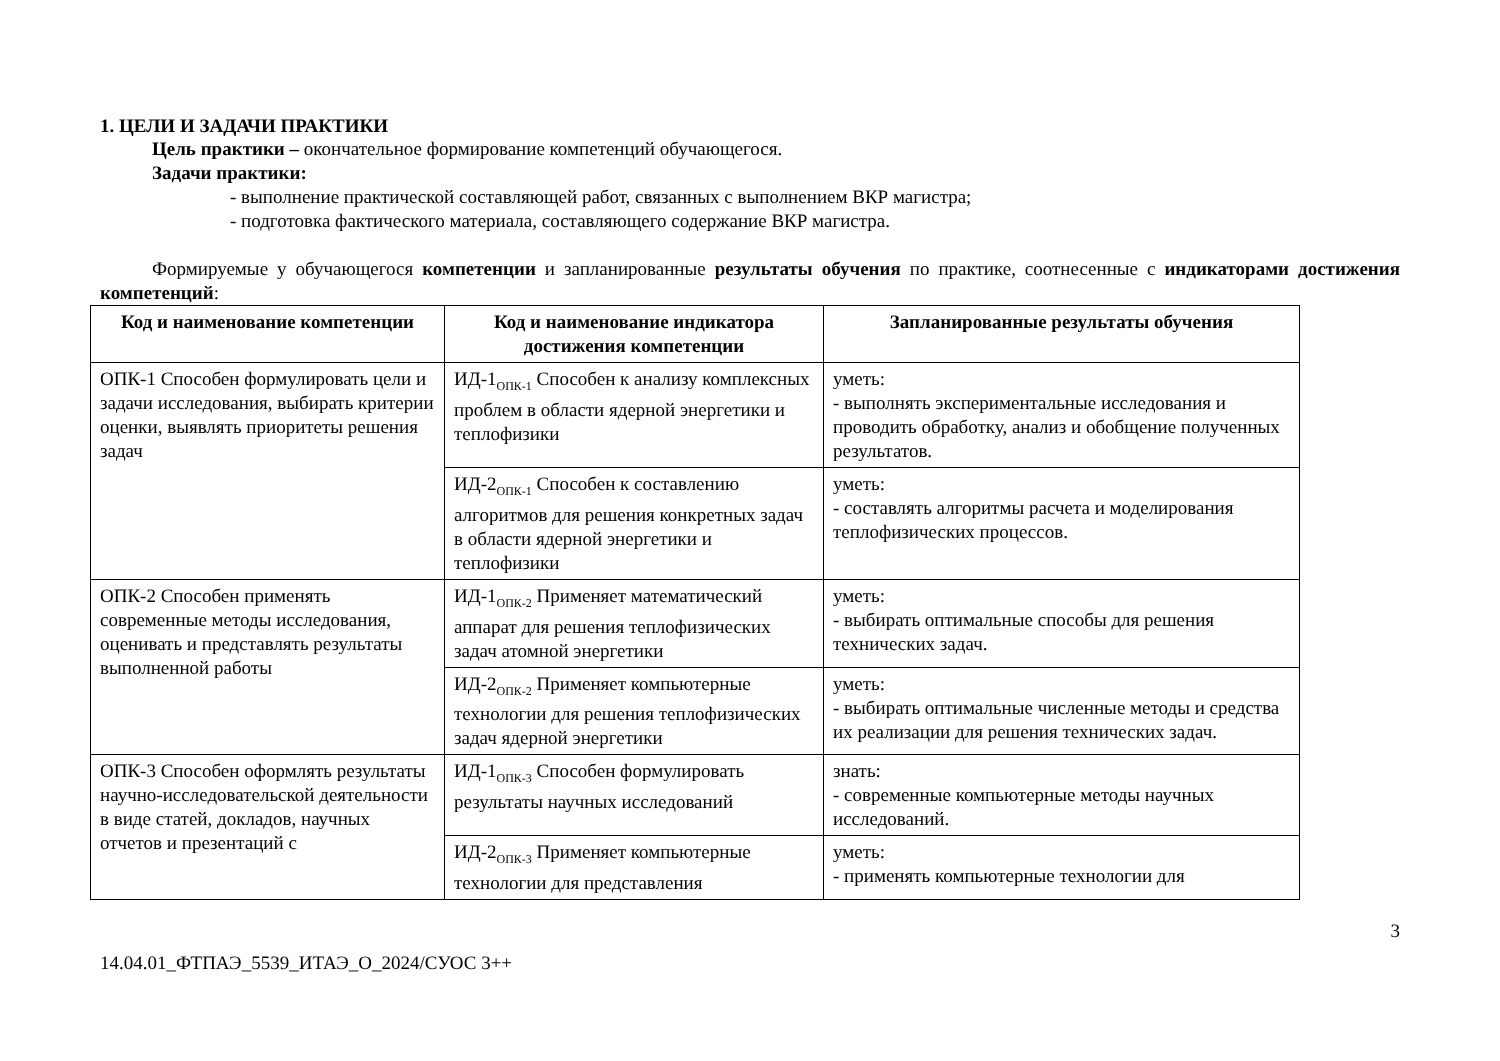1. ЦЕЛИ И ЗАДАЧИ ПРАКТИКИ
Цель практики – окончательное формирование компетенций обучающегося.
Задачи практики:
- выполнение практической составляющей работ, связанных с выполнением ВКР магистра;
- подготовка фактического материала, составляющего содержание ВКР магистра.
Формируемые у обучающегося компетенции и запланированные результаты обучения по практике, соотнесенные с индикаторами достижения компетенций:
| Код и наименование компетенции | Код и наименование индикатора достижения компетенции | Запланированные результаты обучения |
| --- | --- | --- |
| ОПК-1 Способен формулировать цели и задачи исследования, выбирать критерии оценки, выявлять приоритеты решения задач | ИД-1<sub>ОПК-1</sub> Способен к анализу комплексных проблем в области ядерной энергетики и теплофизики | уметь: - выполнять экспериментальные исследования и проводить обработку, анализ и обобщение полученных результатов. |
| | ИД-2<sub>ОПК-1</sub> Способен к составлению алгоритмов для решения конкретных задач в области ядерной энергетики и теплофизики | уметь: - составлять алгоритмы расчета и моделирования теплофизических процессов. |
| ОПК-2 Способен применять современные методы исследования, оценивать и представлять результаты выполненной работы | ИД-1<sub>ОПК-2</sub> Применяет математический аппарат для решения теплофизических задач атомной энергетики | уметь: - выбирать оптимальные способы для решения технических задач. |
| | ИД-2<sub>ОПК-2</sub> Применяет компьютерные технологии для решения теплофизических задач ядерной энергетики | уметь: - выбирать оптимальные численные методы и средства их реализации для решения технических задач. |
| ОПК-3 Способен оформлять результаты научно-исследовательской деятельности в виде статей, докладов, научных отчетов и презентаций с | ИД-1<sub>ОПК-3</sub> Способен формулировать результаты научных исследований | знать: - современные компьютерные методы научных исследований. |
| | ИД-2<sub>ОПК-3</sub> Применяет компьютерные технологии для представления | уметь: - применять компьютерные технологии для |
14.04.01_ФТПАЭ_5539_ИТАЭ_О_2024/СУОС 3++ 3